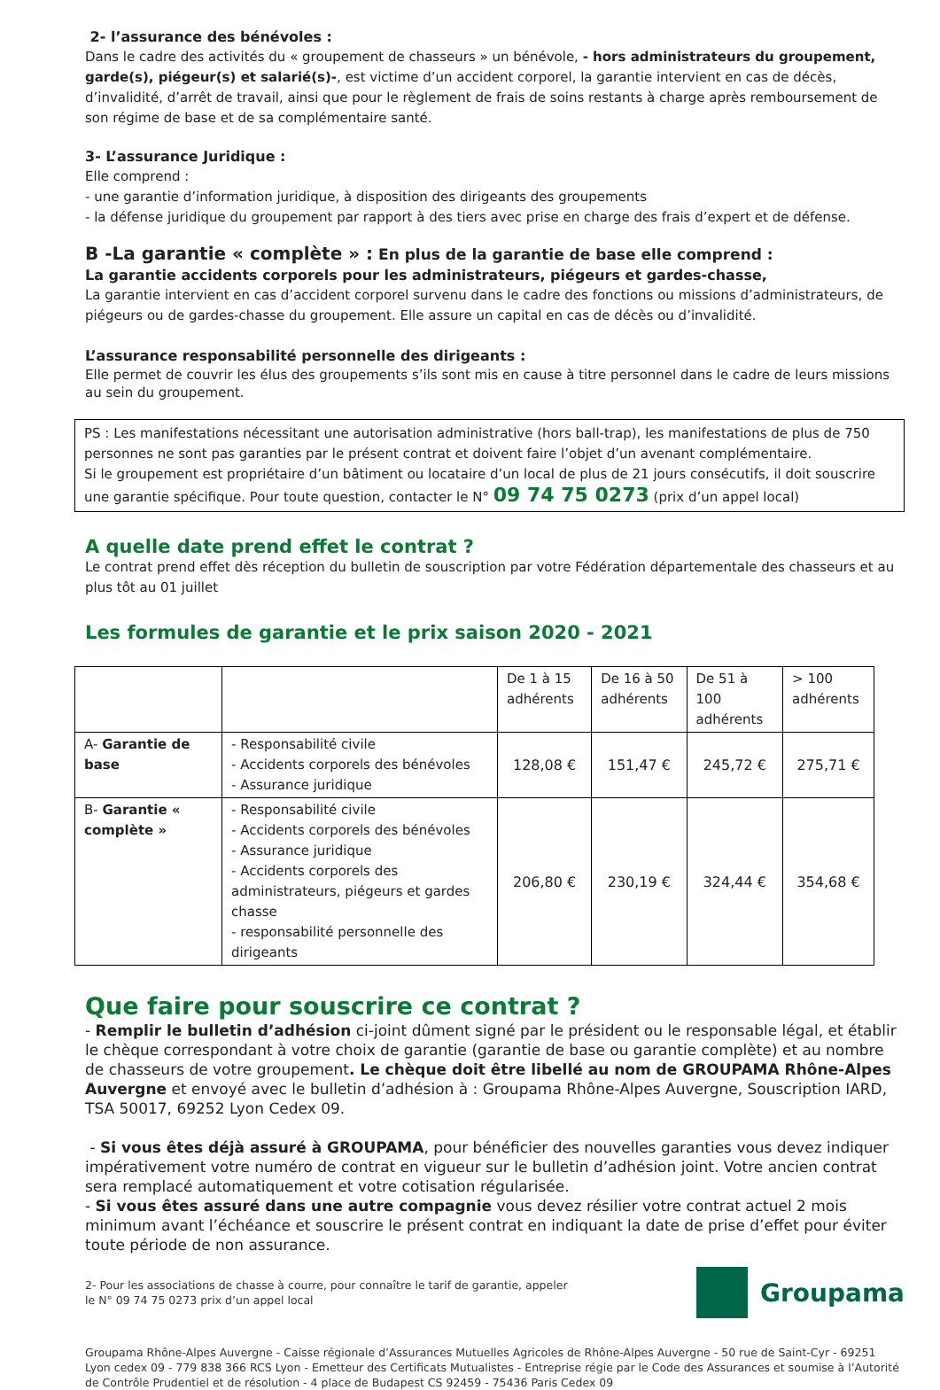2- l’assurance des bénévoles :
Dans le cadre des activités du « groupement de chasseurs » un bénévole, - hors administrateurs du groupement, garde(s), piégeur(s) et salarié(s)-, est victime d’un accident corporel, la garantie intervient en cas de décès, d’invalidité, d’arrêt de travail, ainsi que pour le règlement de frais de soins restants à charge après remboursement de son régime de base et de sa complémentaire santé.
3- L’assurance Juridique :
Elle comprend :
- une garantie d’information juridique, à disposition des dirigeants des groupements
- la défense juridique du groupement par rapport à des tiers avec prise en charge des frais d’expert et de défense.
B -La garantie « complète » : En plus de la garantie de base elle comprend :
La garantie accidents corporels pour les administrateurs, piégeurs et gardes-chasse,
La garantie intervient en cas d’accident corporel survenu dans le cadre des fonctions ou missions d’administrateurs, de piégeurs ou de gardes-chasse du groupement. Elle assure un capital en cas de décès ou d’invalidité.
L’assurance responsabilité personnelle des dirigeants :
Elle permet de couvrir les élus des groupements s’ils sont mis en cause à titre personnel dans le cadre de leurs missions au sein du groupement.
PS : Les manifestations nécessitant une autorisation administrative (hors ball-trap), les manifestations de plus de 750 personnes ne sont pas garanties par le présent contrat et doivent faire l’objet d’un avenant complémentaire.
Si le groupement est propriétaire d’un bâtiment ou locataire d’un local de plus de 21 jours consécutifs, il doit souscrire une garantie spécifique. Pour toute question, contacter le N° 09 74 75 0273 (prix d’un appel local)
A quelle date prend effet le contrat ?
Le contrat prend effet dès réception du bulletin de souscription par votre Fédération départementale des chasseurs et au plus tôt au 01 juillet
Les formules de garantie et le prix saison 2020 - 2021
| | | De 1 à 15 adhérents | De 16 à 50 adhérents | De 51 à 100 adhérents | > 100 adhérents |
| --- | --- | --- | --- | --- | --- |
| A- Garantie de base | - Responsabilité civile - Accidents corporels des bénévoles - Assurance juridique | 128,08 € | 151,47 € | 245,72 € | 275,71 € |
| B- Garantie « complète » | - Responsabilité civile - Accidents corporels des bénévoles - Assurance juridique - Accidents corporels des administrateurs, piégeurs et gardes chasse - responsabilité personnelle des dirigeants | 206,80 € | 230,19 € | 324,44 € | 354,68 € |
Que faire pour souscrire ce contrat ?
- Remplir le bulletin d’adhésion ci-joint dûment signé par le président ou le responsable légal, et établir le chèque correspondant à votre choix de garantie (garantie de base ou garantie complète) et au nombre de chasseurs de votre groupement. Le chèque doit être libellé au nom de GROUPAMA Rhône-Alpes Auvergne et envoyé avec le bulletin d’adhésion à : Groupama Rhône-Alpes Auvergne, Souscription IARD, TSA 50017, 69252 Lyon Cedex 09.
- Si vous êtes déjà assuré à GROUPAMA, pour bénéficier des nouvelles garanties vous devez indiquer impérativement votre numéro de contrat en vigueur sur le bulletin d’adhésion joint. Votre ancien contrat sera remplacé automatiquement et votre cotisation régularisée.
- Si vous êtes assuré dans une autre compagnie vous devez résilier votre contrat actuel 2 mois minimum avant l’échéance et souscrire le présent contrat en indiquant la date de prise d’effet pour éviter toute période de non assurance.
2- Pour les associations de chasse à courre, pour connaître le tarif de garantie, appeler
le N° 09 74 75 0273 prix d’un appel local
Groupama
Groupama Rhône-Alpes Auvergne - Caisse régionale d’Assurances Mutuelles Agricoles de Rhône-Alpes Auvergne - 50 rue de Saint-Cyr - 69251 Lyon cedex 09 - 779 838 366 RCS Lyon - Emetteur des Certificats Mutualistes - Entreprise régie par le Code des Assurances et soumise à l’Autorité de Contrôle Prudentiel et de résolution - 4 place de Budapest CS 92459 - 75436 Paris Cedex 09